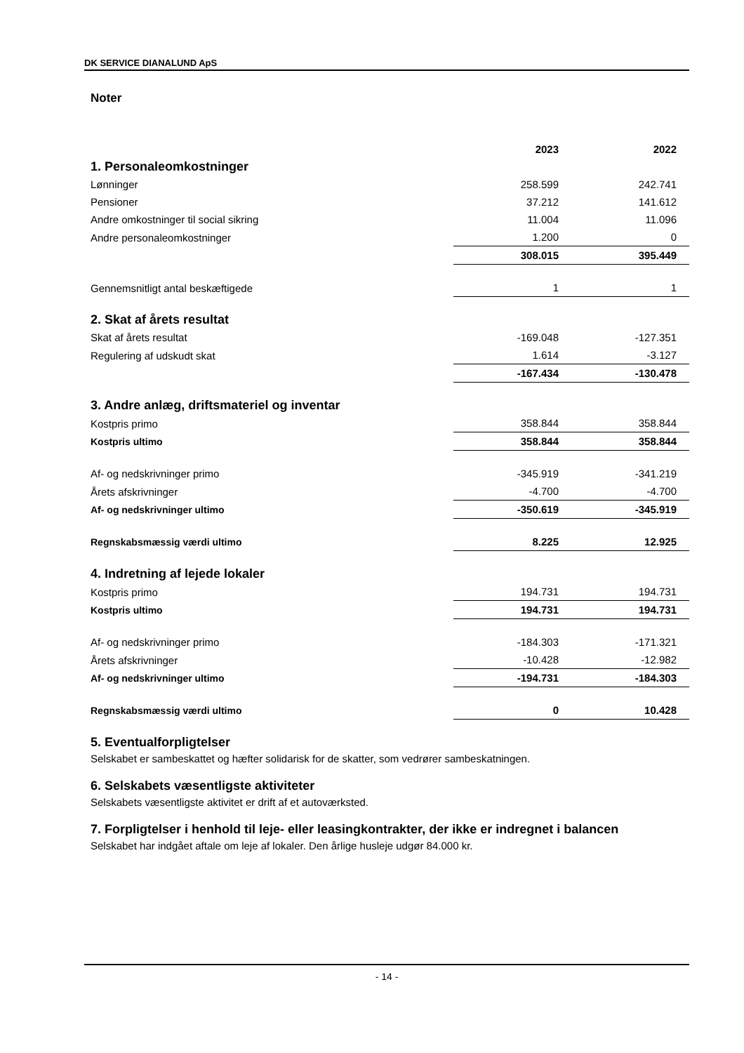DK SERVICE DIANALUND ApS
Noter
| | 2023 | 2022 |
| 1. Personaleomkostninger | | |
| Lønninger | 258.599 | 242.741 |
| Pensioner | 37.212 | 141.612 |
| Andre omkostninger til social sikring | 11.004 | 11.096 |
| Andre personaleomkostninger | 1.200 | 0 |
| | 308.015 | 395.449 |
| Gennemsnitligt antal beskæftigede | 1 | 1 |
| 2. Skat af årets resultat | | |
| Skat af årets resultat | -169.048 | -127.351 |
| Regulering af udskudt skat | 1.614 | -3.127 |
| | -167.434 | -130.478 |
| 3. Andre anlæg, driftsmateriel og inventar | | |
| Kostpris primo | 358.844 | 358.844 |
| Kostpris ultimo | 358.844 | 358.844 |
| Af- og nedskrivninger primo | -345.919 | -341.219 |
| Årets afskrivninger | -4.700 | -4.700 |
| Af- og nedskrivninger ultimo | -350.619 | -345.919 |
| Regnskabsmæssig værdi ultimo | 8.225 | 12.925 |
| 4. Indretning af lejede lokaler | | |
| Kostpris primo | 194.731 | 194.731 |
| Kostpris ultimo | 194.731 | 194.731 |
| Af- og nedskrivninger primo | -184.303 | -171.321 |
| Årets afskrivninger | -10.428 | -12.982 |
| Af- og nedskrivninger ultimo | -194.731 | -184.303 |
| Regnskabsmæssig værdi ultimo | 0 | 10.428 |
5. Eventualforpligtelser
Selskabet er sambeskattet og hæfter solidarisk for de skatter, som vedrører sambeskatningen.
6. Selskabets væsentligste aktiviteter
Selskabets væsentligste aktivitet er drift af et autoværksted.
7. Forpligtelser i henhold til leje- eller leasingkontrakter, der ikke er indregnet i balancen
Selskabet har indgået aftale om leje af lokaler. Den årlige husleje udgør 84.000 kr.
- 14 -